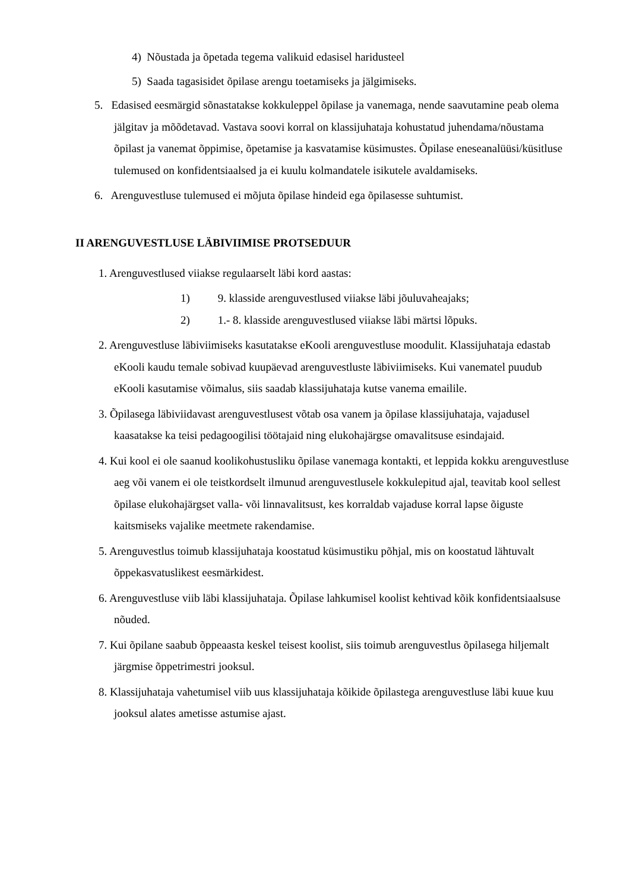4) Nõustada ja õpetada tegema valikuid edasisel haridusteel
5) Saada tagasisidet õpilase arengu toetamiseks ja jälgimiseks.
5. Edasised eesmärgid sõnastatakse kokkuleppel õpilase ja vanemaga, nende saavutamine peab olema jälgitav ja mõõdetavad. Vastava soovi korral on klassijuhataja kohustatud juhendama/nõustama õpilast ja vanemat õppimise, õpetamise ja kasvatamise küsimustes. Õpilase eneseanalüüsi/küsitluse tulemused on konfidentsiaalsed ja ei kuulu kolmandatele isikutele avaldamiseks.
6. Arenguvestluse tulemused ei mõjuta õpilase hindeid ega õpilasesse suhtumist.
II ARENGUVESTLUSE LÄBIVIIMISE PROTSEDUUR
1. Arenguvestlused viiakse regulaarselt läbi kord aastas:
1) 9. klasside arenguvestlused viiakse läbi jõuluvaheajaks;
2) 1.- 8. klasside arenguvestlused viiakse läbi märtsi lõpuks.
2. Arenguvestluse läbiviimiseks kasutatakse eKooli arenguvestluse moodulit. Klassijuhataja edastab eKooli kaudu temale sobivad kuupäevad arenguvestluste läbiviimiseks. Kui vanematel puudub eKooli kasutamise võimalus, siis saadab klassijuhataja kutse vanema emailile.
3. Õpilasega läbiviidavast arenguvestlusest võtab osa vanem ja õpilase klassijuhataja, vajadusel kaasatakse ka teisi pedagoogilisi töötajaid ning elukohajärgse omavalitsuse esindajaid.
4. Kui kool ei ole saanud koolikohustusliku õpilase vanemaga kontakti, et leppida kokku arenguvestluse aeg või vanem ei ole teistkordselt ilmunud arenguvestlusele kokkulepitud ajal, teavitab kool sellest õpilase elukohajärgset valla- või linnavalitsust, kes korraldab vajaduse korral lapse õiguste kaitsmiseks vajalike meetmete rakendamise.
5. Arenguvestlus toimub klassijuhataja koostatud küsimustiku põhjal, mis on koostatud lähtuvalt õppekasvatuslikest eesmärkidest.
6. Arenguvestluse viib läbi klassijuhataja. Õpilase lahkumisel koolist kehtivad kõik konfidentsiaalsuse nõuded.
7. Kui õpilane saabub õppeaasta keskel teisest koolist, siis toimub arenguvestlus õpilasega hiljemalt järgmise õppetrimestri jooksul.
8. Klassijuhataja vahetumisel viib uus klassijuhataja kõikide õpilastega arenguvestluse läbi kuue kuu jooksul alates ametisse astumise ajast.